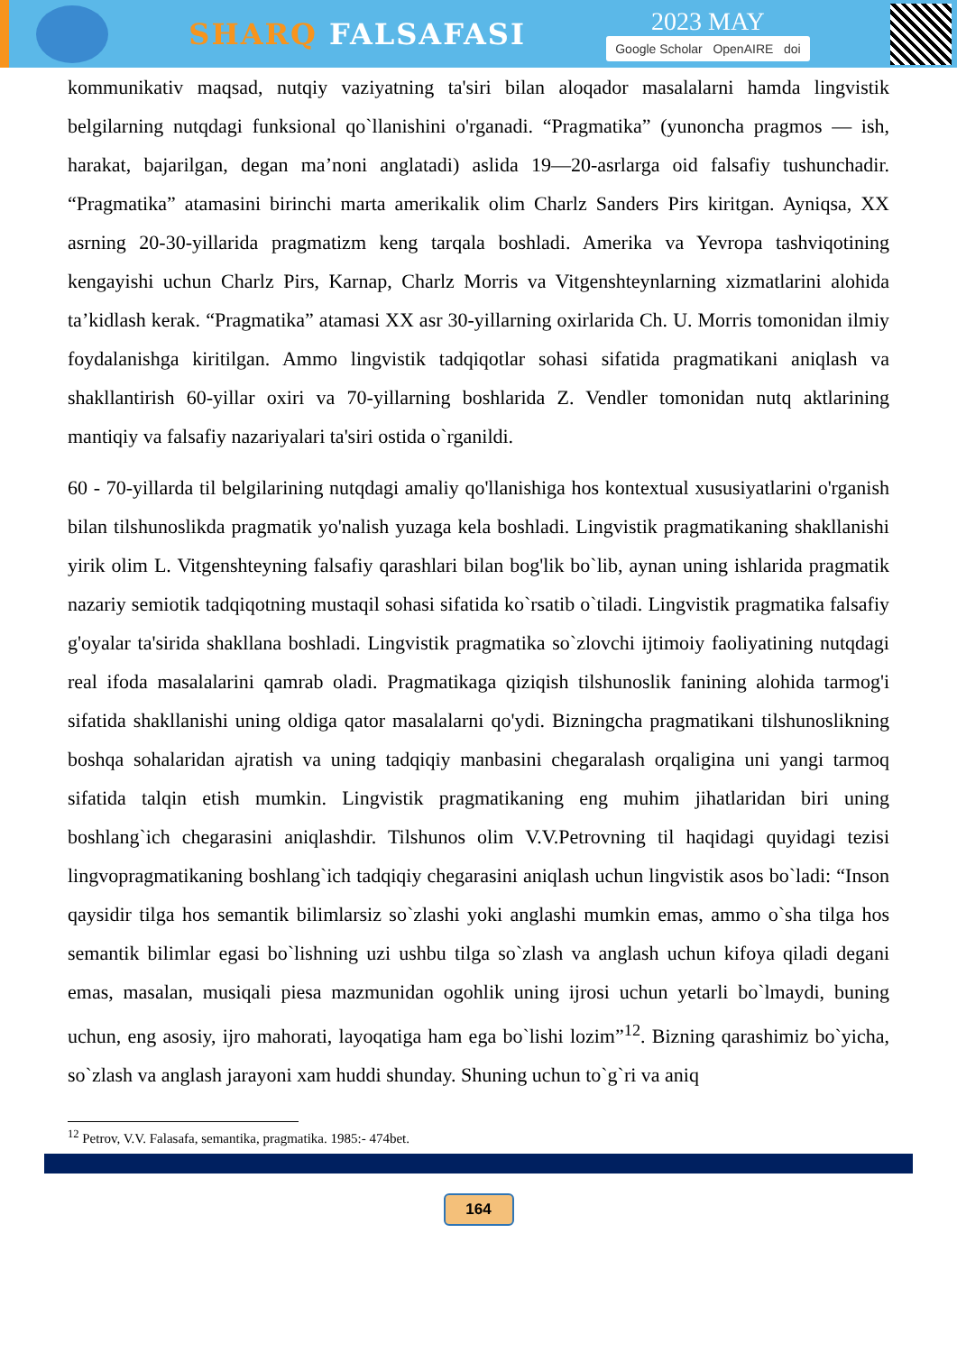SHARQ FALSAFASI
2023 MAY
Google Scholar OpenAIRE doi
kommunikativ maqsad, nutqiy vaziyatning ta'siri bilan aloqador masalalarni hamda lingvistik belgilarning nutqdagi funksional qo`llanishini o'rganadi. “Pragmatika” (yunoncha pragmos — ish, harakat, bajarilgan, degan ma’noni anglatadi) aslida 19—20-asrlarga oid falsafiy tushunchadir. “Pragmatika” atamasini birinchi marta amerikalik olim Charlz Sanders Pirs kiritgan. Ayniqsa, XX asrning 20-30-yillarida pragmatizm keng tarqala boshladi. Amerika va Yevropa tashviqotining kengayishi uchun Charlz Pirs, Karnap, Charlz Morris va Vitgenshteynlarning xizmatlarini alohida ta’kidlash kerak. “Pragmatika” atamasi XX asr 30-yillarning oxirlarida Ch. U. Morris tomonidan ilmiy foydalanishga kiritilgan. Ammo lingvistik tadqiqotlar sohasi sifatida pragmatikani aniqlash va shakllantirish 60-yillar oxiri va 70-yillarning boshlarida Z. Vendler tomonidan nutq aktlarining mantiqiy va falsafiy nazariyalari ta'siri ostida o`rganildi.
60 - 70-yillarda til belgilarining nutqdagi amaliy qo'llanishiga hos kontextual xususiyatlarini o'rganish bilan tilshunoslikda pragmatik yo'nalish yuzaga kela boshladi. Lingvistik pragmatikaning shakllanishi yirik olim L. Vitgenshteyning falsafiy qarashlari bilan bog'lik bo`lib, aynan uning ishlarida pragmatik nazariy semiotik tadqiqotning mustaqil sohasi sifatida ko`rsatib o`tiladi. Lingvistik pragmatika falsafiy g'oyalar ta'sirida shakllana boshladi. Lingvistik pragmatika so`zlovchi ijtimoiy faoliyatining nutqdagi real ifoda masalalarini qamrab oladi. Pragmatikaga qiziqish tilshunoslik fanining alohida tarmog'i sifatida shakllanishi uning oldiga qator masalalarni qo'ydi. Bizningcha pragmatikani tilshunoslikning boshqa sohalaridan ajratish va uning tadqiqiy manbasini chegaralash orqaligina uni yangi tarmoq sifatida talqin etish mumkin. Lingvistik pragmatikaning eng muhim jihatlaridan biri uning boshlang`ich chegarasini aniqlashdir. Tilshunos olim V.V.Petrovning til haqidagi quyidagi tezisi lingvopragmatikaning boshlang`ich tadqiqiy chegarasini aniqlash uchun lingvistik asos bo`ladi: “Inson qaysidir tilga hos semantik bilimlarsiz so`zlashi yoki anglashi mumkin emas, ammo o`sha tilga hos semantik bilimlar egasi bo`lishning uzi ushbu tilga so`zlash va anglash uchun kifoya qiladi degani emas, masalan, musiqali piesa mazmunidan ogohlik uning ijrosi uchun yetarli bo`lmaydi, buning uchun, eng asosiy, ijro mahorati, layoqatiga ham ega bo`lishi lozim”<sup>12</sup>. Bizning qarashimiz bo`yicha, so`zlash va anglash jarayoni xam huddi shunday. Shuning uchun to`g`ri va aniq
<sup>12</sup> Petrov, V.V. Falasafa, semantika, pragmatika. 1985:- 474bet.
164